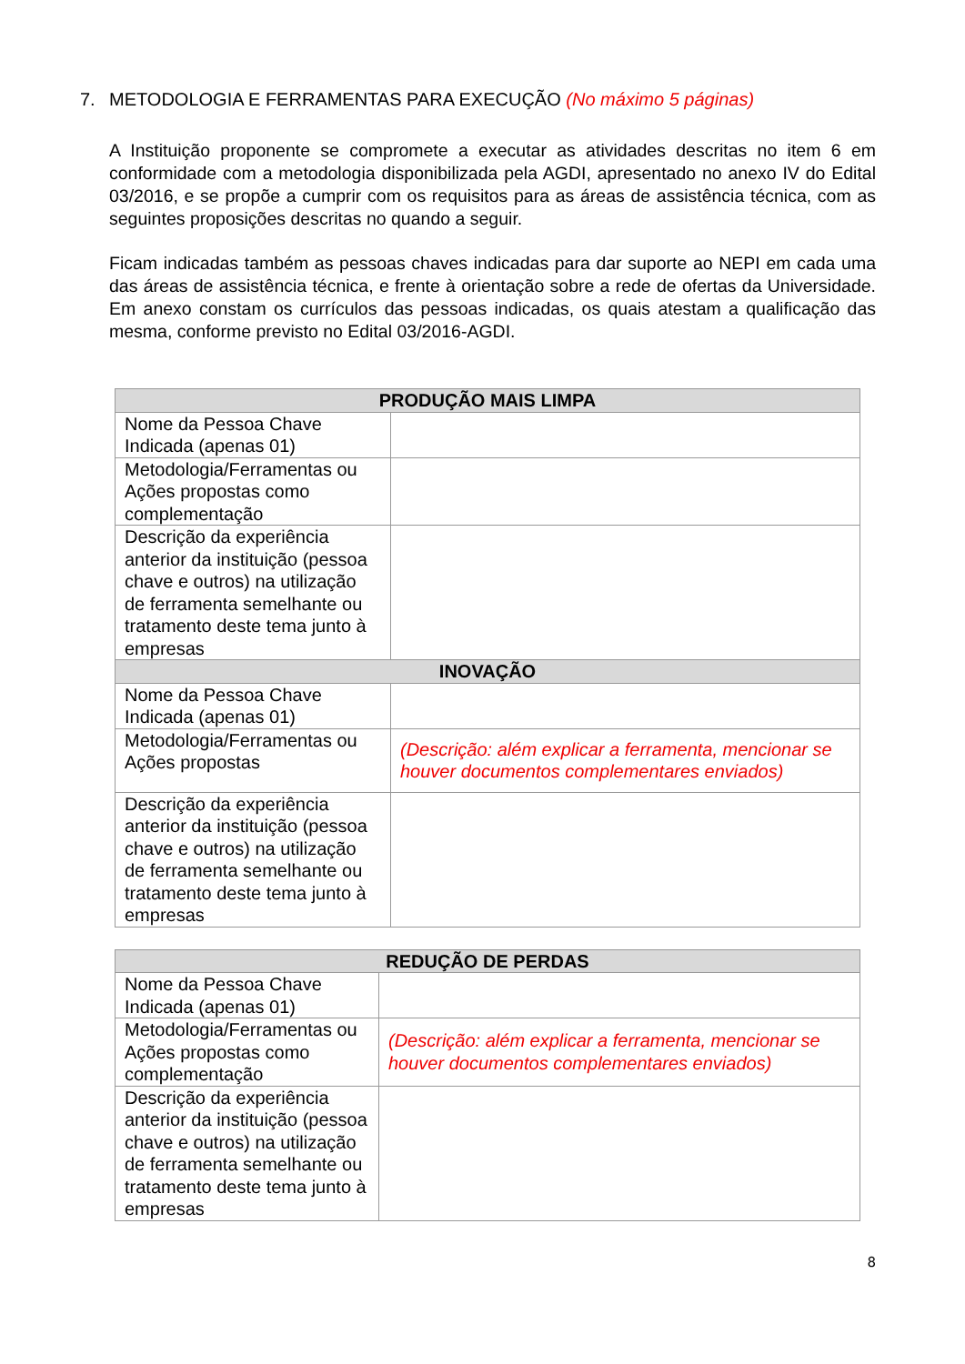7. METODOLOGIA E FERRAMENTAS PARA EXECUÇÃO (No máximo 5 páginas)
A Instituição proponente se compromete a executar as atividades descritas no item 6 em conformidade com a metodologia disponibilizada pela AGDI, apresentado no anexo IV do Edital 03/2016, e se propõe a cumprir com os requisitos para as áreas de assistência técnica, com as seguintes proposições descritas no quando a seguir.
Ficam indicadas também as pessoas chaves indicadas para dar suporte ao NEPI em cada uma das áreas de assistência técnica, e frente à orientação sobre a rede de ofertas da Universidade. Em anexo constam os currículos das pessoas indicadas, os quais atestam a qualificação das mesma, conforme previsto no Edital 03/2016-AGDI.
| PRODUÇÃO MAIS LIMPA | |
| --- | --- |
| Nome da Pessoa Chave Indicada (apenas 01) | |
| Metodologia/Ferramentas ou Ações propostas como complementação | |
| Descrição da experiência anterior da instituição (pessoa chave e outros) na utilização de ferramenta semelhante ou tratamento deste tema junto à empresas | |
| INOVAÇÃO | |
| Nome da Pessoa Chave Indicada (apenas 01) | |
| Metodologia/Ferramentas ou Ações propostas | (Descrição: além explicar a ferramenta, mencionar se houver documentos complementares enviados) |
| Descrição da experiência anterior da instituição (pessoa chave e outros) na utilização de ferramenta semelhante ou tratamento deste tema junto à empresas | |
| REDUÇÃO DE PERDAS | |
| --- | --- |
| Nome da Pessoa Chave Indicada (apenas 01) | |
| Metodologia/Ferramentas ou Ações propostas como complementação | (Descrição: além explicar a ferramenta, mencionar se houver documentos complementares enviados) |
| Descrição da experiência anterior da instituição (pessoa chave e outros) na utilização de ferramenta semelhante ou tratamento deste tema junto à empresas | |
8